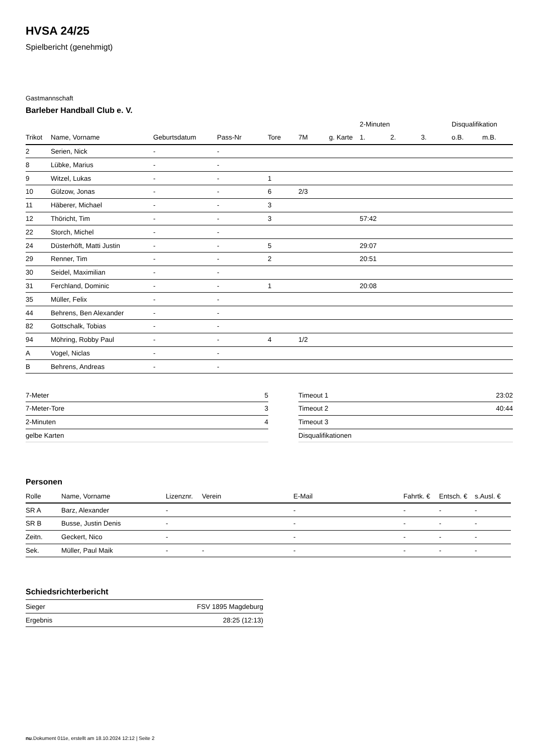HVSA 24/25
Spielbericht (genehmigt)
Gastmannschaft
Barleber Handball Club e. V.
| | | | | | | | 2-Minuten | | | Disqualifikation | |
| --- | --- | --- | --- | --- | --- | --- | --- | --- | --- | --- | --- |
| Trikot | Name, Vorname | Geburtsdatum | Pass-Nr | Tore | 7M | g. Karte | 1. | 2. | 3. | o.B. | m.B. |
| 2 | Serien, Nick | - | - | | | | | | | | |
| 8 | Lübke, Marius | - | - | | | | | | | | |
| 9 | Witzel, Lukas | - | - | 1 | | | | | | | |
| 10 | Gülzow, Jonas | - | - | 6 | 2/3 | | | | | | |
| 11 | Häberer, Michael | - | - | 3 | | | | | | | |
| 12 | Thöricht, Tim | - | - | 3 | | | 57:42 | | | | |
| 22 | Storch, Michel | - | - | | | | | | | | |
| 24 | Düsterhöft, Matti Justin | - | - | 5 | | | 29:07 | | | | |
| 29 | Renner, Tim | - | - | 2 | | | 20:51 | | | | |
| 30 | Seidel, Maximilian | - | - | | | | | | | | |
| 31 | Ferchland, Dominic | - | - | 1 | | | 20:08 | | | | |
| 35 | Müller, Felix | - | - | | | | | | | | |
| 44 | Behrens, Ben Alexander | - | - | | | | | | | | |
| 82 | Gottschalk, Tobias | - | - | | | | | | | | |
| 94 | Möhring, Robby Paul | - | - | 4 | 1/2 | | | | | | |
| A | Vogel, Niclas | - | - | | | | | | | | |
| B | Behrens, Andreas | - | - | | | | | | | | |
| 7-Meter | 5 |
| 7-Meter-Tore | 3 |
| 2-Minuten | 4 |
| gelbe Karten | |
| Timeout 1 | 23:02 |
| Timeout 2 | 40:44 |
| Timeout 3 | |
| Disqualifikationen | |
Personen
| Rolle | Name, Vorname | Lizenznr. | Verein | E-Mail | Fahrtk. € | Entsch. € | s.Ausl. € |
| --- | --- | --- | --- | --- | --- | --- | --- |
| SR A | Barz, Alexander | - | | - | - | - | - |
| SR B | Busse, Justin Denis | - | | - | - | - | - |
| Zeitn. | Geckert, Nico | - | | - | - | - | - |
| Sek. | Müller, Paul Maik | - | - | - | - | - | - |
Schiedsrichterbericht
| Sieger | FSV 1895 Magdeburg |
| Ergebnis | 28:25 (12:13) |
nu.Dokument 011e, erstellt am 18.10.2024 12:12 | Seite 2